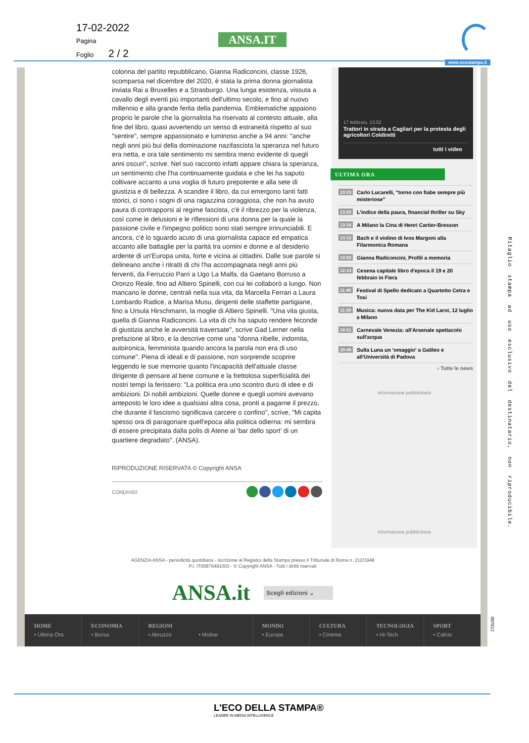17-02-2022
Pagina
Foglio 2 / 2
ANSA.IT
www.ecostampa.it
colonna del partito repubblicano, Gianna Radiconcini, classe 1926, scomparsa nel dicembre del 2020, è stata la prima donna giornalista inviata Rai a Bruxelles e a Strasburgo. Una lunga esistenza, vissuta a cavallo degli eventi più importanti dell'ultimo secolo, e fino al nuovo millennio e alla grande ferita della pandemia. Emblematiche appaiono proprio le parole che la giornalista ha riservato al contesto attuale, alla fine del libro, quasi avvertendo un senso di estraneità rispetto al suo "sentire", sempre appassionato e luminoso anche a 94 anni: "anche negli anni più bui della dominazione nazifascista la speranza nel futuro era netta, e ora tale sentimento mi sembra meno evidente di quegli anni oscuri", scrive. Nel suo racconto infatti appare chiara la speranza, un sentimento che l'ha continuamente guidata e che lei ha saputo coltivare accanto a una voglia di futuro prepotente e alla sete di giustizia e di bellezza. A scandire il libro, da cui emergono tanti fatti storici, ci sono i sogni di una ragazzina coraggiosa, che non ha avuto paura di contrapporsi al regime fascista, c'è il ribrezzo per la violenza, così come le delusioni e le riflessioni di una donna per la quale la passione civile e l'impegno politico sono stati sempre irrinunciabili. E ancora, c'è lo sguardo acuto di una giornalista capace ed empatica accanto alle battaglie per la parità tra uomini e donne e al desiderio ardente di un'Europa unita, forte e vicina ai cittadini. Dalle sue parole si delineano anche i ritratti di chi l'ha accompagnata negli anni più ferventi, da Ferruccio Parri a Ugo La Malfa, da Gaetano Borruso a Oronzo Reale, fino ad Altiero Spinelli, con cui lei collaborò a lungo. Non mancano le donne, centrali nella sua vita, da Marcella Ferrari a Laura Lombardo Radice, a Marisa Musu, dirigenti delle staffette partigiane, fino a Ursula Hirschmann, la moglie di Altiero Spinelli. "Una vita giusta, quella di Gianna Radiconcini. La vita di chi ha saputo rendere feconde di giustizia anche le avversità traversate", scrive Gad Lerner nella prefazione al libro, e la descrive come una "donna ribelle, indomita, autoironica, femminista quando ancora la parola non era di uso comune". Piena di ideali e di passione, non sorprende scoprire leggendo le sue memorie quanto l'incapacità dell'attuale classe dirigente di pensare al bene comune e la frettolosa superficialità dei nostri tempi la ferissero: "La politica era uno scontro duro di idee e di ambizioni. Di nobili ambizioni. Quelle donne e quegli uomini avevano anteposto le loro idee a qualsiasi altra cosa, pronti a pagarne il prezzo, che durante il fascismo significava carcere o confino", scrive, "Mi capita spesso ora di paragonare quell'epoca alla politica odierna: mi sembra di essere precipitata dalla polis di Atene al 'bar dello sport' di un quartiere degradato". (ANSA).
RIPRODUZIONE RISERVATA © Copyright ANSA
CONDIVIDI
17 febbraio, 13:02
Trattori in strada a Cagliari per la protesta degli agricoltori Coldiretti
tutti i video
ULTIMA ORA
13:23 Carlo Lucarelli, "torno con fiabe sempre più misteriose"
13:20 L'indice della paura, financial thriller su Sky
13:16 A Milano la Cina di Henri Cartier-Bresson
13:12 Bach e il violino di Ivos Margoni alla Filarmonica Romana
13:02 Gianna Radiconcini, Profili a memoria
12:14 Cesena capitale libro d'epoca il 19 e 20 febbraio in Fiera
11:40 Festival di Spello dedicato a Quartetto Cetra e Tosi
11:30 Musica: nuova data per The Kid Laroi, 12 luglio a Milano
10:51 Carnevale Venezia: all'Arsenale spettacolo sull'acqua
10:46 Sulla Luna un 'omaggio' a Galileo e all'Università di Padova
› Tutte le news
informazione pubblicitaria
informazione pubblicitaria
AGENZIA ANSA - periodicità quotidiana - Iscrizione al Registro della Stampa presso il Tribunale di Roma n. 212/1948
P.I. IT00876481003 - © Copyright ANSA - Tutti i diritti riservati
ANSA.it
Scegli edizioni ⌄
HOME
• Ultima Ora
ECONOMIA
• Borsa
REGIONI
• Abruzzo • Molise
MONDO
• Europa
CULTURA
• Cinema
TECNOLOGIA
• Hi-Tech
SPORT
• Calcio
Ritaglio stampa ad uso esclusivo del destinatario, non riproducibile.
097612
L'ECO DELLA STAMPA®
LEADER IN MEDIA INTELLIGENCE